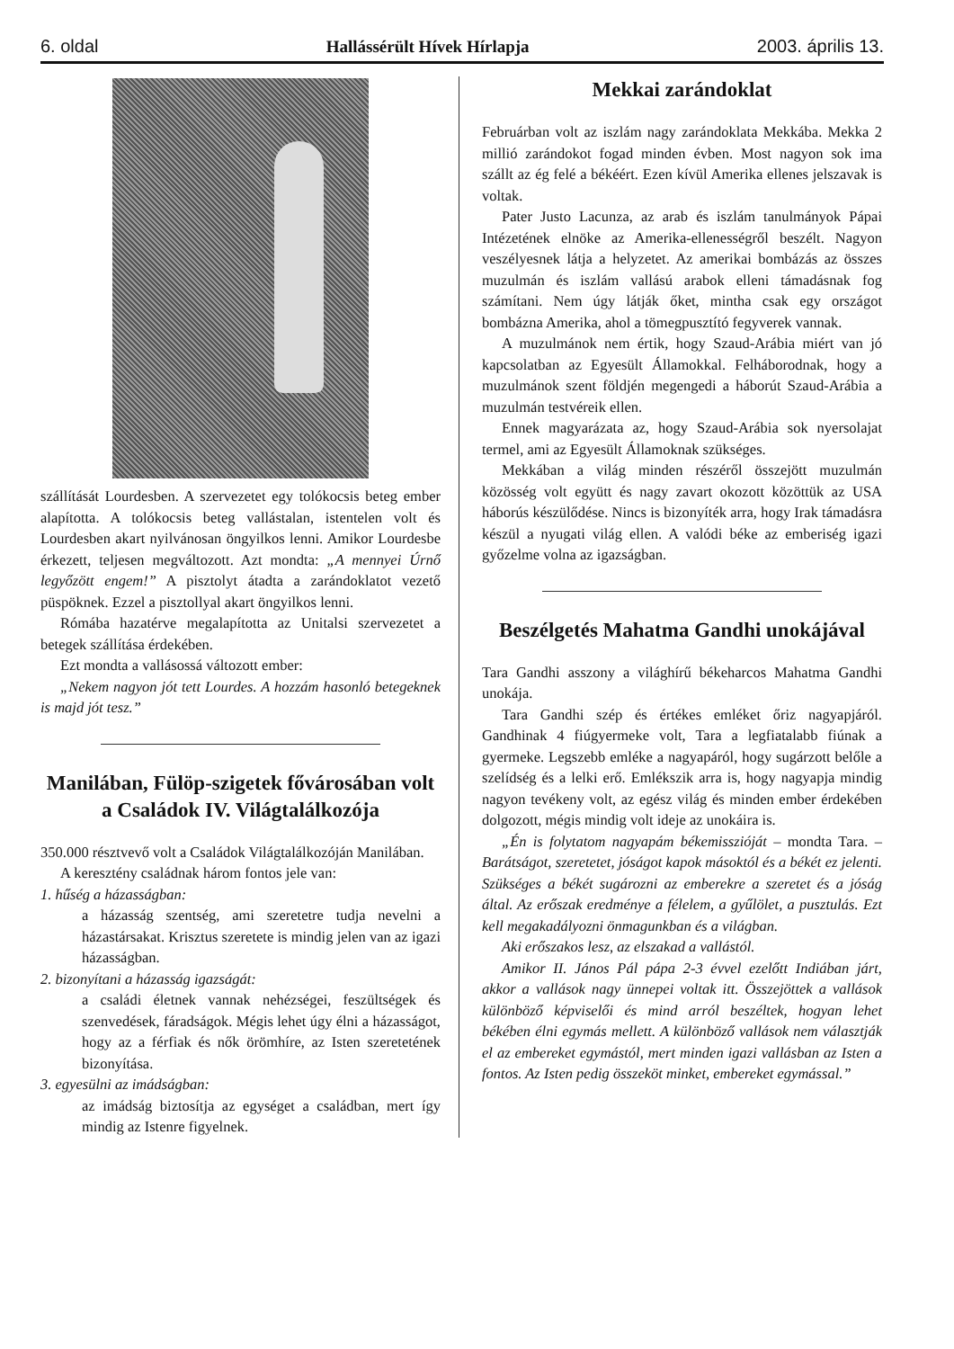6. oldal Hallássérült Hívek Hírlapja 2003. április 13.
szállítását Lourdesben. A szervezetet egy tolókocsis beteg ember alapította. A tolókocsis beteg vallástalan, istentelen volt és Lourdesben akart nyilvánosan öngyilkos lenni. Amikor Lourdesbe érkezett, teljesen megváltozott. Azt mondta: „A mennyei Úrnő legyőzött engem!” A pisztolyt átadta a zarándoklatot vezető püspöknek. Ezzel a pisztollyal akart öngyilkos lenni.
Rómába hazatérve megalapította az Unitalsi szervezetet a betegek szállítása érdekében.
Ezt mondta a vallásossá változott ember:
„Nekem nagyon jót tett Lourdes. A hozzám hasonló betegeknek is majd jót tesz.”
Manilában, Fülöp-szigetek fővárosában volt a Családok IV. Világtalálkozója
350.000 résztvevő volt a Családok Világtalálkozóján Manilában.
A keresztény családnak három fontos jele van:
1. hűség a házasságban:
a házasság szentség, ami szeretetre tudja nevelni a házastársakat. Krisztus szeretete is mindig jelen van az igazi házasságban.
2. bizonyítani a házasság igazságát:
a családi életnek vannak nehézségei, feszültségek és szenvedések, fáradságok. Mégis lehet úgy élni a házasságot, hogy az a férfiak és nők örömhíre, az Isten szeretetének bizonyítása.
3. egyesülni az imádságban:
az imádság biztosítja az egységet a családban, mert így mindig az Istenre figyelnek.
Mekkai zarándoklat
Februárban volt az iszlám nagy zarándoklata Mekkába. Mekka 2 millió zarándokot fogad minden évben. Most nagyon sok ima szállt az ég felé a békéért. Ezen kívül Amerika ellenes jelszavak is voltak.
Pater Justo Lacunza, az arab és iszlám tanulmányok Pápai Intézetének elnöke az Amerika-ellenességről beszélt. Nagyon veszélyesnek látja a helyzetet. Az amerikai bombázás az összes muzulmán és iszlám vallású arabok elleni támadásnak fog számítani. Nem úgy látják őket, mintha csak egy országot bombázna Amerika, ahol a tömegpusztító fegyverek vannak.
A muzulmánok nem értik, hogy Szaud-Arábia miért van jó kapcsolatban az Egyesült Államokkal. Felháborodnak, hogy a muzulmánok szent földjén megengedi a háborút Szaud-Arábia a muzulmán testvéreik ellen.
Ennek magyarázata az, hogy Szaud-Arábia sok nyersolajat termel, ami az Egyesült Államoknak szükséges.
Mekkában a világ minden részéről összejött muzulmán közösség volt együtt és nagy zavart okozott közöttük az USA háborús készülődése. Nincs is bizonyíték arra, hogy Irak támadásra készül a nyugati világ ellen. A valódi béke az emberiség igazi győzelme volna az igazságban.
Beszélgetés Mahatma Gandhi unokájával
Tara Gandhi asszony a világhírű békeharcos Mahatma Gandhi unokája.
Tara Gandhi szép és értékes emléket őriz nagyapjáról. Gandhinak 4 fiúgyermeke volt, Tara a legfiatalabb fiúnak a gyermeke. Legszebb emléke a nagyapáról, hogy sugárzott belőle a szelídség és a lelki erő. Emlékszik arra is, hogy nagyapja mindig nagyon tevékeny volt, az egész világ és minden ember érdekében dolgozott, mégis mindig volt ideje az unokáira is.
„Én is folytatom nagyapám békemisszióját – mondta Tara. – Barátságot, szeretetet, jóságot kapok másoktól és a békét ez jelenti. Szükséges a békét sugározni az emberekre a szeretet és a jóság által. Az erőszak eredménye a félelem, a gyűlölet, a pusztulás. Ezt kell megakadályozni önmagunkban és a világban.
Aki erőszakos lesz, az elszakad a vallástól.
Amikor II. János Pál pápa 2-3 évvel ezelőtt Indiában járt, akkor a vallások nagy ünnepei voltak itt. Összejöttek a vallások különböző képviselői és mind arról beszéltek, hogyan lehet békében élni egymás mellett. A különböző vallások nem választják el az embereket egymástól, mert minden igazi vallásban az Isten a fontos. Az Isten pedig összeköt minket, embereket egymással.”